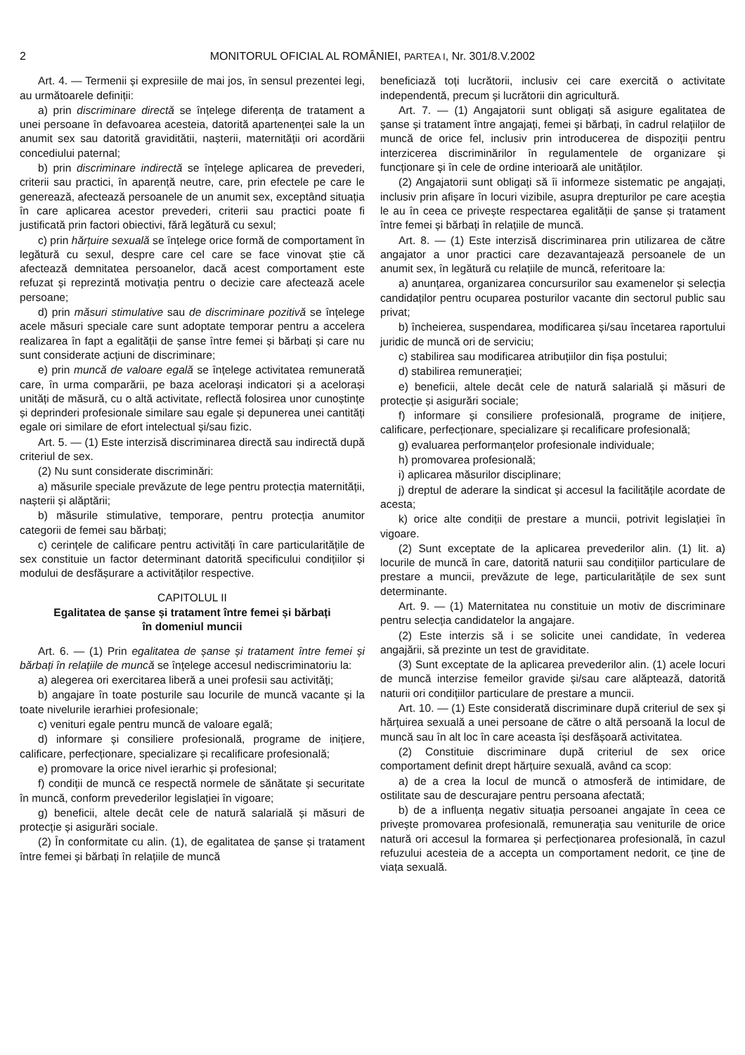2 MONITORUL OFICIAL AL ROMÂNIEI, PARTEA I, Nr. 301/8.V.2002
Art. 4. — Termenii și expresiile de mai jos, în sensul prezentei legi, au următoarele definiții:
a) prin discriminare directă se înțelege diferența de tratament a unei persoane în defavoarea acesteia, datorită apartenenței sale la un anumit sex sau datorită graviditătii, nașterii, maternității ori acordării concediului paternal;
b) prin discriminare indirectă se înțelege aplicarea de prevederi, criterii sau practici, în aparență neutre, care, prin efectele pe care le generează, afectează persoanele de un anumit sex, exceptând situația în care aplicarea acestor prevederi, criterii sau practici poate fi justificată prin factori obiectivi, fără legătură cu sexul;
c) prin hărțuire sexuală se înțelege orice formă de comportament în legătură cu sexul, despre care cel care se face vinovat știe că afectează demnitatea persoanelor, dacă acest comportament este refuzat și reprezintă motivația pentru o decizie care afectează acele persoane;
d) prin măsuri stimulative sau de discriminare pozitivă se înțelege acele măsuri speciale care sunt adoptate temporar pentru a accelera realizarea în fapt a egalității de șanse între femei și bărbați și care nu sunt considerate acțiuni de discriminare;
e) prin muncă de valoare egală se înțelege activitatea remunerată care, în urma comparării, pe baza acelorași indicatori și a acelorași unități de măsură, cu o altă activitate, reflectă folosirea unor cunoștințe și deprinderi profesionale similare sau egale și depunerea unei cantități egale ori similare de efort intelectual și/sau fizic.
Art. 5. — (1) Este interzisă discriminarea directă sau indirectă după criteriul de sex.
(2) Nu sunt considerate discriminări:
a) măsurile speciale prevăzute de lege pentru protecția maternității, nașterii și alăptării;
b) măsurile stimulative, temporare, pentru protecția anumitor categorii de femei sau bărbați;
c) cerințele de calificare pentru activități în care particularitățile de sex constituie un factor determinant datorită specificului condițiilor și modului de desfășurare a activităților respective.
CAPITOLUL II
Egalitatea de șanse și tratament între femei și bărbați
în domeniul muncii
Art. 6. — (1) Prin egalitatea de șanse și tratament între femei și bărbați în relațiile de muncă se înțelege accesul nediscriminatoriu la:
a) alegerea ori exercitarea liberă a unei profesii sau activități;
b) angajare în toate posturile sau locurile de muncă vacante și la toate nivelurile ierarhiei profesionale;
c) venituri egale pentru muncă de valoare egală;
d) informare și consiliere profesională, programe de inițiere, calificare, perfecționare, specializare și recalificare profesională;
e) promovare la orice nivel ierarhic și profesional;
f) condiții de muncă ce respectă normele de sănătate și securitate în muncă, conform prevederilor legislației în vigoare;
g) beneficii, altele decât cele de natură salarială și măsuri de protecție și asigurări sociale.
(2) În conformitate cu alin. (1), de egalitatea de șanse și tratament între femei și bărbați în relațiile de muncă
beneficiază toți lucrătorii, inclusiv cei care exercită o activitate independentă, precum și lucrătorii din agricultură.
Art. 7. — (1) Angajatorii sunt obligați să asigure egalitatea de șanse și tratament între angajați, femei și bărbați, în cadrul relațiilor de muncă de orice fel, inclusiv prin introducerea de dispoziții pentru interzicerea discriminărilor în regulamentele de organizare și funcționare și în cele de ordine interioară ale unităților.
(2) Angajatorii sunt obligați să îi informeze sistematic pe angajați, inclusiv prin afișare în locuri vizibile, asupra drepturilor pe care aceștia le au în ceea ce privește respectarea egalității de șanse și tratament între femei și bărbați în relațiile de muncă.
Art. 8. — (1) Este interzisă discriminarea prin utilizarea de către angajator a unor practici care dezavantajează persoanele de un anumit sex, în legătură cu relațiile de muncă, referitoare la:
a) anunțarea, organizarea concursurilor sau examenelor și selecția candidaților pentru ocuparea posturilor vacante din sectorul public sau privat;
b) încheierea, suspendarea, modificarea și/sau încetarea raportului juridic de muncă ori de serviciu;
c) stabilirea sau modificarea atribuțiilor din fișa postului;
d) stabilirea remunerației;
e) beneficii, altele decât cele de natură salarială și măsuri de protecție și asigurări sociale;
f) informare și consiliere profesională, programe de inițiere, calificare, perfecționare, specializare și recalificare profesională;
g) evaluarea performanțelor profesionale individuale;
h) promovarea profesională;
i) aplicarea măsurilor disciplinare;
j) dreptul de aderare la sindicat și accesul la facilitățile acordate de acesta;
k) orice alte condiții de prestare a muncii, potrivit legislației în vigoare.
(2) Sunt exceptate de la aplicarea prevederilor alin. (1) lit. a) locurile de muncă în care, datorită naturii sau condițiilor particulare de prestare a muncii, prevăzute de lege, particularitățile de sex sunt determinante.
Art. 9. — (1) Maternitatea nu constituie un motiv de discriminare pentru selecția candidatelor la angajare.
(2) Este interzis să i se solicite unei candidate, în vederea angajării, să prezinte un test de graviditate.
(3) Sunt exceptate de la aplicarea prevederilor alin. (1) acele locuri de muncă interzise femeilor gravide și/sau care alăptează, datorită naturii ori condițiilor particulare de prestare a muncii.
Art. 10. — (1) Este considerată discriminare după criteriul de sex și hărțuirea sexuală a unei persoane de către o altă persoană la locul de muncă sau în alt loc în care aceasta își desfășoară activitatea.
(2) Constituie discriminare după criteriul de sex orice comportament definit drept hărțuire sexuală, având ca scop:
a) de a crea la locul de muncă o atmosferă de intimidare, de ostilitate sau de descurajare pentru persoana afectată;
b) de a influența negativ situația persoanei angajate în ceea ce privește promovarea profesională, remunerația sau veniturile de orice natură ori accesul la formarea și perfecționarea profesională, în cazul refuzului acesteia de a accepta un comportament nedorit, ce ține de viața sexuală.